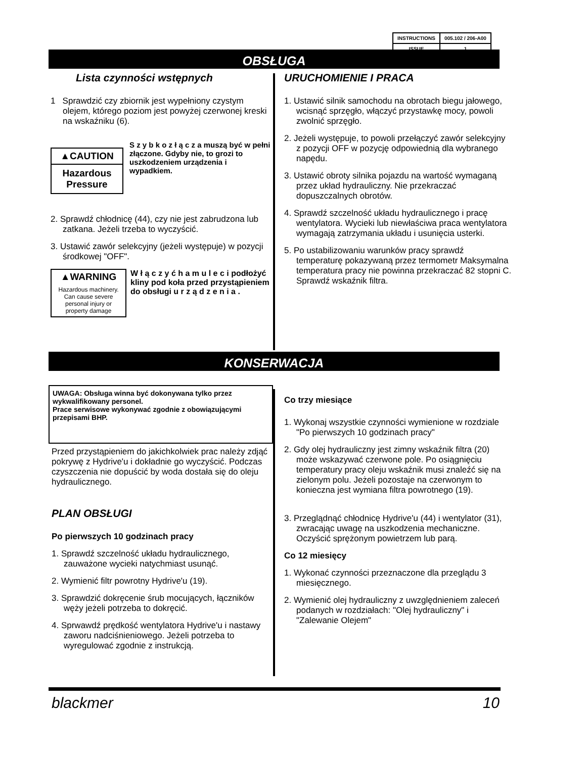| INSTRUCTIONS | 005.102 / 206-A00 |
| ISSUE | 1 |
OBSŁUGA
Lista czynności wstępnych
1 Sprawdzić czy zbiornik jest wypełniony czystym olejem, którego poziom jest powyżej czerwonej kreski na wskaźniku (6).
▲CAUTION
Hazardous Pressure
S z y b k o z ł ą c z a muszą być w pełni złączone. Gdyby nie, to grozi to uszkodzeniem urządzenia i wypadkiem.
2. Sprawdź chłodnicę (44), czy nie jest zabrudzona lub zatkana. Jeżeli trzeba to wyczyścić.
3. Ustawić zawór selekcyjny (jeżeli występuje) w pozycji środkowej "OFF".
▲WARNING
Hazardous machinery. Can cause severe personal injury or property damage
W ł ą c z y ć h a m u l e c i podłożyć kliny pod koła przed przystąpieniem do obsługi u r z ą d z e n i a .
URUCHOMIENIE I PRACA
1. Ustawić silnik samochodu na obrotach biegu jałowego, wcisnąć sprzęgło, włączyć przystawkę mocy, powoli zwolnić sprzęgło.
2. Jeżeli występuje, to powoli przełączyć zawór selekcyjny z pozycji OFF w pozycję odpowiednią dla wybranego napędu.
3. Ustawić obroty silnika pojazdu na wartość wymaganą przez układ hydrauliczny. Nie przekraczać dopuszczalnych obrotów.
4. Sprawdź szczelność układu hydraulicznego i pracę wentylatora. Wycieki lub niewłaściwa praca wentylatora wymagają zatrzymania układu i usunięcia usterki.
5. Po ustabilizowaniu warunków pracy sprawdź temperaturę pokazywaną przez termometr Maksymalna temperatura pracy nie powinna przekraczać 82 stopni C. Sprawdź wskaźnik filtra.
KONSERWACJA
UWAGA: Obsługa winna być dokonywana tylko przez wykwalifikowany personel.
Prace serwisowe wykonywać zgodnie z obowiązującymi przepisami BHP.
Przed przystąpieniem do jakichkolwiek prac należy zdjąć pokrywę z Hydrive'u i dokładnie go wyczyścić. Podczas czyszczenia nie dopuścić by woda dostała się do oleju hydraulicznego.
PLAN OBSŁUGI
Po pierwszych 10 godzinach pracy
1. Sprawdź szczelność układu hydraulicznego, zauważone wycieki natychmiast usunąć.
2. Wymienić filtr powrotny Hydrive'u (19).
3. Sprawdzić dokręcenie śrub mocujących, łączników węży jeżeli potrzeba to dokręcić.
4. Sprwawdź prędkość wentylatora Hydrive'u i nastawy zaworu nadciśnieniowego. Jeżeli potrzeba to wyregulować zgodnie z instrukcją.
Co trzy miesiące
1. Wykonaj wszystkie czynności wymienione w rozdziale "Po pierwszych 10 godzinach pracy"
2. Gdy olej hydrauliczny jest zimny wskaźnik filtra (20) może wskazywać czerwone pole. Po osiągnięciu temperatury pracy oleju wskaźnik musi znaleźć się na zielonym polu. Jeżeli pozostaje na czerwonym to konieczna jest wymiana filtra powrotnego (19).
3. Przeglądnąć chłodnicę Hydrive'u (44) i wentylator (31), zwracając uwagę na uszkodzenia mechaniczne. Oczyścić sprężonym powietrzem lub parą.
Co 12 miesięcy
1. Wykonać czynności przeznaczone dla przeglądu 3 miesięcznego.
2. Wymienić olej hydrauliczny z uwzględnieniem zaleceń podanych w rozdziałach: "Olej hydrauliczny" i "Zalewanie Olejem"
blackmer 10